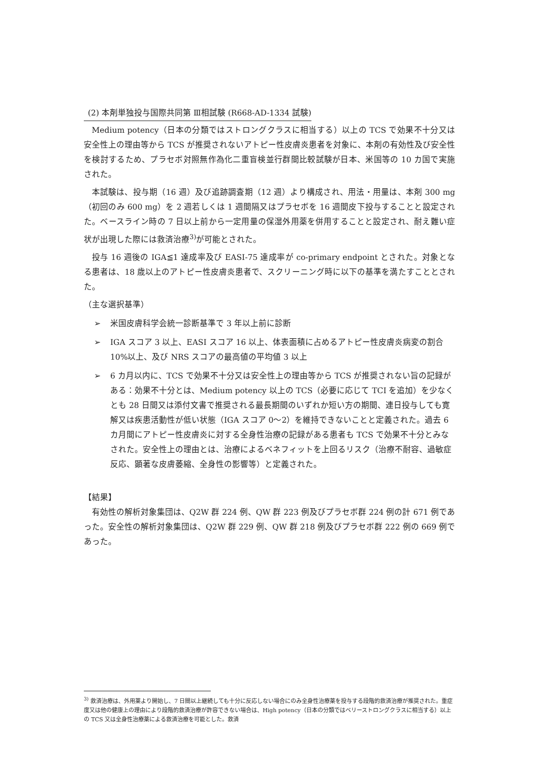(2) 本剤単独投与国際共同第 Ⅲ相試験 (R668-AD-1334 試験)
Medium potency（日本の分類ではストロングクラスに相当する）以上の TCS で効果不十分又は安全性上の理由等から TCS が推奨されないアトピー性皮膚炎患者を対象に、本剤の有効性及び安全性を検討するため、プラセボ対照無作為化二重盲検並行群間比較試験が日本、米国等の 10 カ国で実施された。
本試験は、投与期（16 週）及び追跡調査期（12 週）より構成され、用法・用量は、本剤 300 mg（初回のみ 600 mg）を 2 週若しくは 1 週間隔又はプラセボを 16 週間皮下投与することと設定された。ベースライン時の 7 日以上前から一定用量の保湿外用薬を併用することと設定され、耐え難い症状が出現した際には救済治療<sup>3)</sup>が可能とされた。
投与 16 週後の IGA≦1 達成率及び EASI-75 達成率が co-primary endpoint とされた。対象となる患者は、18 歳以上のアトピー性皮膚炎患者で、スクリーニング時に以下の基準を満たすこととされた。
（主な選択基準）
➢ 米国皮膚科学会統一診断基準で 3 年以上前に診断
➢ IGA スコア 3 以上、EASI スコア 16 以上、体表面積に占めるアトピー性皮膚炎病変の割合 10%以上、及び NRS スコアの最高値の平均値 3 以上
➢ 6 カ月以内に、TCS で効果不十分又は安全性上の理由等から TCS が推奨されない旨の記録がある：効果不十分とは、Medium potency 以上の TCS（必要に応じて TCI を追加）を少なくとも 28 日間又は添付文書で推奨される最長期間のいずれか短い方の期間、連日投与しても寛解又は疾患活動性が低い状態（IGA スコア 0～2）を維持できないことと定義された。過去 6 カ月間にアトピー性皮膚炎に対する全身性治療の記録がある患者も TCS で効果不十分とみなされた。安全性上の理由とは、治療によるベネフィットを上回るリスク（治療不耐容、過敏症反応、顕著な皮膚萎縮、全身性の影響等）と定義された。
【結果】
有効性の解析対象集団は、Q2W 群 224 例、QW 群 223 例及びプラセボ群 224 例の計 671 例であった。安全性の解析対象集団は、Q2W 群 229 例、QW 群 218 例及びプラセボ群 222 例の 669 例であった。
<sup>3)</sup> 救済治療は、外用薬より開始し、7 日間以上継続しても十分に反応しない場合にのみ全身性治療薬を投与する段階的救済治療が推奨された。重症度又は他の健康上の理由により段階的救済治療が許容できない場合は、High potency（日本の分類ではベリーストロングクラスに相当する）以上の TCS 又は全身性治療薬による救済治療を可能とした。救済